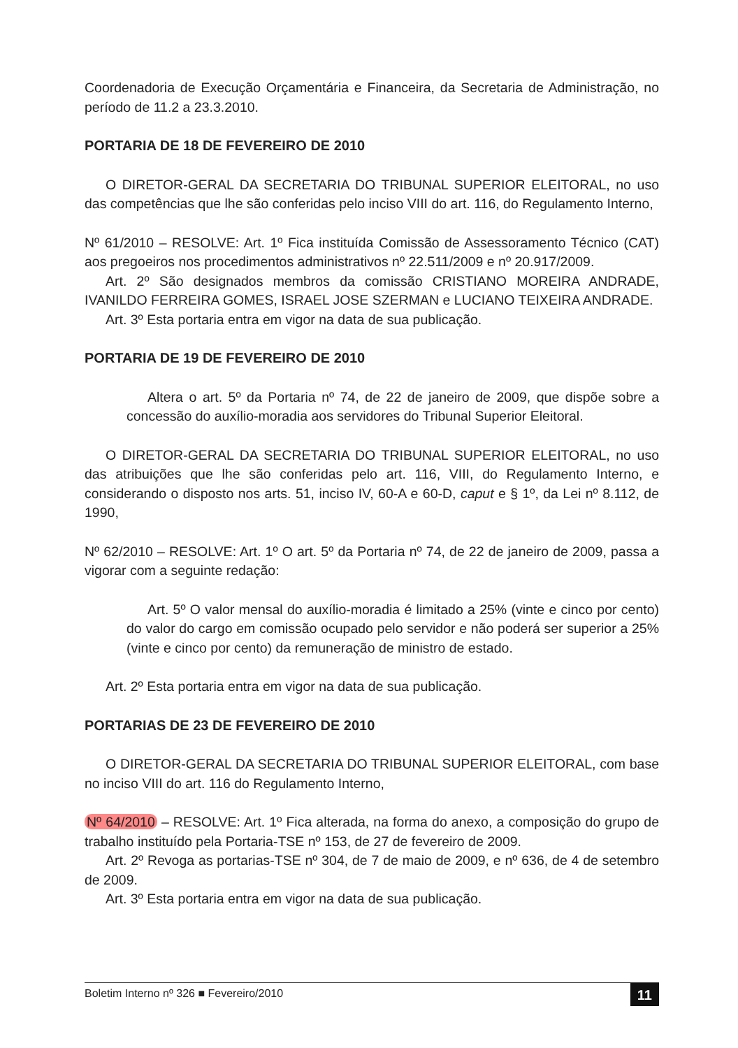Coordenadoria de Execução Orçamentária e Financeira, da Secretaria de Administração, no período de 11.2 a 23.3.2010.
PORTARIA DE 18 DE FEVEREIRO DE 2010
O DIRETOR-GERAL DA SECRETARIA DO TRIBUNAL SUPERIOR ELEITORAL, no uso das competências que lhe são conferidas pelo inciso VIII do art. 116, do Regulamento Interno,
Nº 61/2010 – RESOLVE: Art. 1º Fica instituída Comissão de Assessoramento Técnico (CAT) aos pregoeiros nos procedimentos administrativos nº 22.511/2009 e nº 20.917/2009.
Art. 2º São designados membros da comissão CRISTIANO MOREIRA ANDRADE, IVANILDO FERREIRA GOMES, ISRAEL JOSE SZERMAN e LUCIANO TEIXEIRA ANDRADE.
Art. 3º Esta portaria entra em vigor na data de sua publicação.
PORTARIA DE 19 DE FEVEREIRO DE 2010
Altera o art. 5º da Portaria nº 74, de 22 de janeiro de 2009, que dispõe sobre a concessão do auxílio-moradia aos servidores do Tribunal Superior Eleitoral.
O DIRETOR-GERAL DA SECRETARIA DO TRIBUNAL SUPERIOR ELEITORAL, no uso das atribuições que lhe são conferidas pelo art. 116, VIII, do Regulamento Interno, e considerando o disposto nos arts. 51, inciso IV, 60-A e 60-D, caput e § 1º, da Lei nº 8.112, de 1990,
Nº 62/2010 – RESOLVE: Art. 1º O art. 5º da Portaria nº 74, de 22 de janeiro de 2009, passa a vigorar com a seguinte redação:
Art. 5º O valor mensal do auxílio-moradia é limitado a 25% (vinte e cinco por cento) do valor do cargo em comissão ocupado pelo servidor e não poderá ser superior a 25% (vinte e cinco por cento) da remuneração de ministro de estado.
Art. 2º Esta portaria entra em vigor na data de sua publicação.
PORTARIAS DE 23 DE FEVEREIRO DE 2010
O DIRETOR-GERAL DA SECRETARIA DO TRIBUNAL SUPERIOR ELEITORAL, com base no inciso VIII do art. 116 do Regulamento Interno,
Nº 64/2010 – RESOLVE: Art. 1º Fica alterada, na forma do anexo, a composição do grupo de trabalho instituído pela Portaria-TSE nº 153, de 27 de fevereiro de 2009.
Art. 2º Revoga as portarias-TSE nº 304, de 7 de maio de 2009, e nº 636, de 4 de setembro de 2009.
Art. 3º Esta portaria entra em vigor na data de sua publicação.
Boletim Interno nº 326 ■ Fevereiro/2010 11